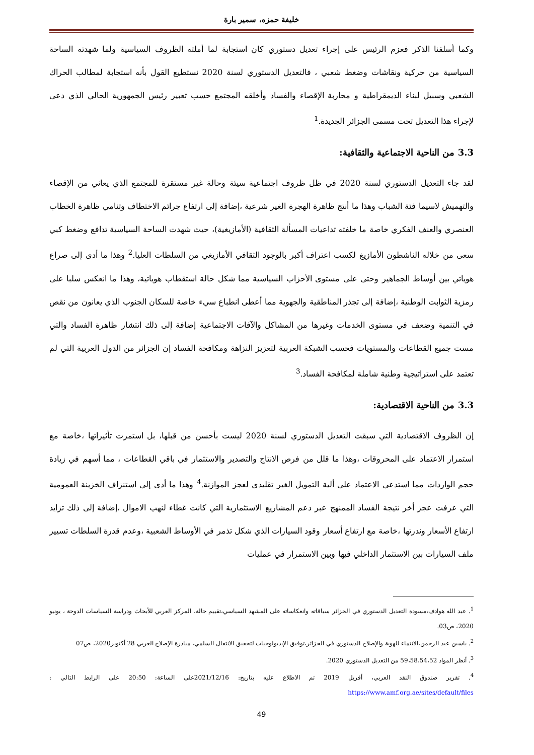خليفة حمزه، سمير بارة
وكما أسلفنا الذكر فعزم الرئيس على إجراء تعديل دستوري كان استجابة لما أملته الظروف السياسية ولما شهدته الساحة السياسية من حركية ونقاشات وضغط شعبي ، فالتعديل الدستوري لسنة 2020 نستطيع القول بأنه استجابة لمطالب الحراك الشعبي وسبيل لبناء الديمقراطية و محاربة الإقصاء والفساد وأخلقه المجتمع حسب تعبير رئيس الجمهورية الحالي الذي دعى لإجراء هذا التعديل تحت مسمى الجزائر الجديدة.<sup>1</sup>
3.3 من الناحية الاجتماعية والثقافية:
لقد جاء التعديل الدستوري لسنة 2020 في ظل ظروف اجتماعية سيئة وحالة غير مستقرة للمجتمع الذي يعاني من الإقصاء والتهميش لاسيما فئة الشباب وهذا ما أنتج ظاهرة الهجرة الغير شرعية ،إضافة إلى ارتفاع جرائم الاختطاف وتنامي ظاهرة الخطاب العنصري والعنف الفكري خاصة ما خلفته تداعيات المسألة الثقافية (الأمازيغية)، حيث شهدت الساحة السياسية تدافع وضغط كبي سعى من خلاله الناشطون الأمازيغ لكسب اعتراف أكبر بالوجود الثقافي الأمازيغي من السلطات العليا.<sup>2</sup> وهذا ما أدى إلى صراع هوياتي بين أوساط الجماهير وحتى على مستوى الأحزاب السياسية مما شكل حالة استقطاب هوياتية، وهذا ما انعكس سلبا على رمزية الثوابت الوطنية ،إضافة إلى تجذر المناطقية والجهوية مما أعطى انطباع سيء خاصة للسكان الجنوب الذي يعانون من نقص في التنمية وضعف في مستوى الخدمات وغيرها من المشاكل والآفات الاجتماعية إضافة إلى ذلك انتشار ظاهرة الفساد والتي مست جميع القطاعات والمستويات فحسب الشبكة العربية لتعزيز النزاهة ومكافحة الفساد إن الجزائر من الدول العربية التي لم تعتمد على استراتيجية وطنية شاملة لمكافحة الفساد.<sup>3</sup>
3.3 من الناحية الاقتصادية:
إن الظروف الاقتصادية التي سبقت التعديل الدستوري لسنة 2020 ليست بأحسن من قبلها، بل استمرت تأثيراتها ،خاصة مع استمرار الاعتماد على المحروقات ،وهذا ما قلل من فرص الانتاج والتصدير والاستثمار في باقي القطاعات ، مما أسهم في زيادة حجم الواردات مما استدعى الاعتماد على ألية التمويل الغير تقليدي لعجز الموازنة.<sup>4</sup> وهذا ما أدى إلى استنزاف الخزينة العمومية التي عرفت عجز أخر نتيجة الفساد الممنهج عبر دعم المشاريع الاستثمارية التي كانت غطاء لنهب الاموال ،إضافة إلى ذلك تزايد ارتفاع الأسعار وندرتها ،خاصة مع ارتفاع أسعار وقود السيارات الذي شكل تذمر في الأوساط الشعبية ،وعدم قدرة السلطات تسيير ملف السيارات بين الاستثمار الداخلي فيها وبين الاستمرار في عمليات
<sup>1</sup>. عبد الله هوادف،مسودة التعديل الدستوري في الجزائر سياقاته وانعكاساته على المشهد السياسي،تقييم حالة، المركز العربي للأبحاث ودراسة السياسات الدوحة ، يونيو 2020، ص03.
<sup>2</sup>. ياسين عبد الرحمن،الانتماء للهوية والإصلاح الدستوري في الجزائر،توفيق الإيديولوجيات لتحقيق الانتقال السلمي، مبادرة الإصلاح العربي 28 أكتوبر2020، ص07
<sup>3</sup>. أنظر المواد 59،58،54،52 من التعديل الدستوري 2020.
<sup>4</sup>. تقرير صندوق النقد العربي، أفريل 2019 تم الاطلاع عليه بتاريخ: 2021/12/16على الساعة: 20:50 على الرابط التالي : https://www.amf.org.ae/sites/default/files
49